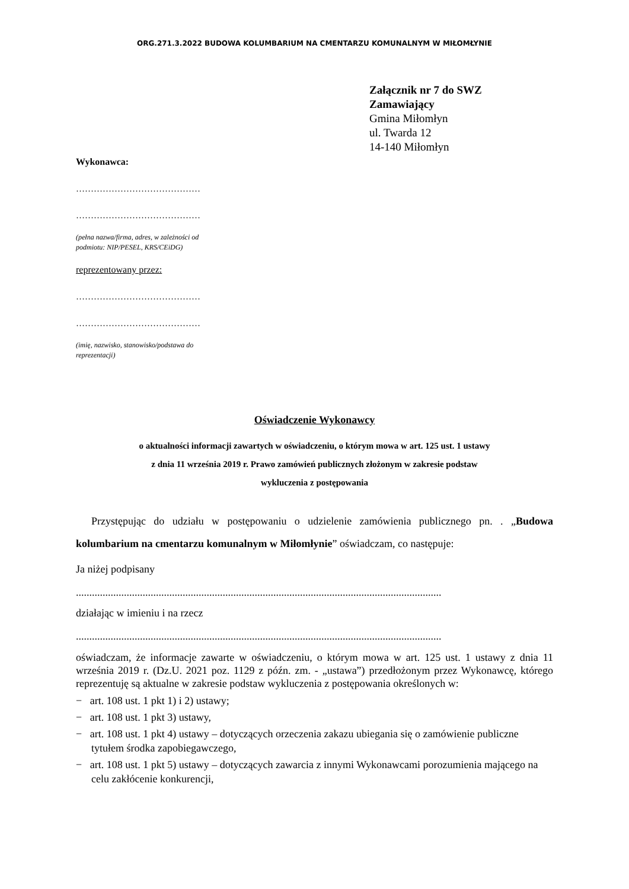ORG.271.3.2022 BUDOWA KOLUMBARIUM NA CMENTARZU KOMUNALNYM W MIŁOMŁYNIE
Załącznik nr 7 do SWZ
Zamawiający
Gmina Miłomłyn
ul. Twarda 12
14-140 Miłomłyn
Wykonawca:
……………………………………
……………………………………
(pełna nazwa/firma, adres, w zależności od
podmiotu: NIP/PESEL, KRS/CEiDG)
reprezentowany przez:
……………………………………
……………………………………
(imię, nazwisko, stanowisko/podstawa do
reprezentacji)
Oświadczenie Wykonawcy
o aktualności informacji zawartych w oświadczeniu, o którym mowa w art. 125 ust. 1 ustawy
z dnia 11 września 2019 r. Prawo zamówień publicznych złożonym w zakresie podstaw
wykluczenia z postępowania
Przystępując do udziału w postępowaniu o udzielenie zamówienia publicznego pn. . „Budowa kolumbarium na cmentarzu komunalnym w Miłomłynie” oświadczam, co następuje:
Ja niżej podpisany
.........................................................................................................................................
działając w imieniu i na rzecz
.........................................................................................................................................
oświadczam, że informacje zawarte w oświadczeniu, o którym mowa w art. 125 ust. 1 ustawy z dnia 11 września 2019 r. (Dz.U. 2021 poz. 1129 z późn. zm. - „ustawa”) przedłożonym przez Wykonawcę, którego reprezentuję są aktualne w zakresie podstaw wykluczenia z postępowania określonych w:
− art. 108 ust. 1 pkt 1) i 2) ustawy;
− art. 108 ust. 1 pkt 3) ustawy,
− art. 108 ust. 1 pkt 4) ustawy – dotyczących orzeczenia zakazu ubiegania się o zamówienie publiczne tytułem środka zapobiegawczego,
− art. 108 ust. 1 pkt 5) ustawy – dotyczących zawarcia z innymi Wykonawcami porozumienia mającego na celu zakłócenie konkurencji,